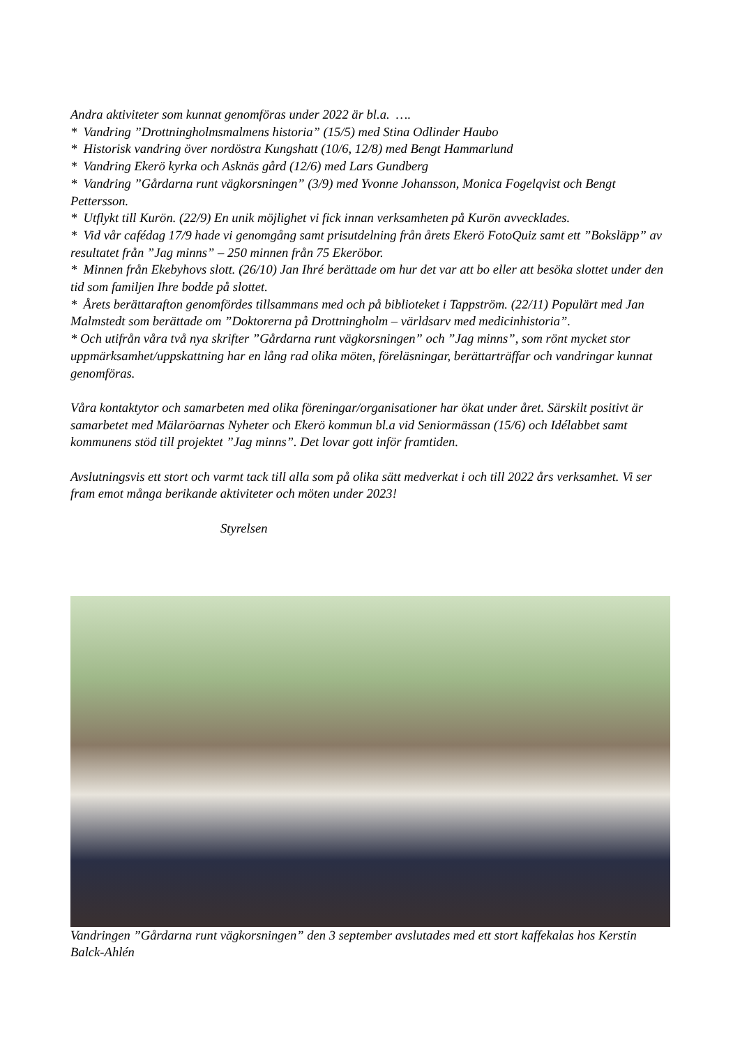Andra aktiviteter som kunnat genomföras under 2022 är bl.a. ….
* Vandring ”Drottningholmsmalmens historia” (15/5) med Stina Odlinder Haubo
* Historisk vandring över nordöstra Kungshatt (10/6, 12/8) med Bengt Hammarlund
* Vandring Ekerö kyrka och Asknäs gård (12/6) med Lars Gundberg
* Vandring ”Gårdarna runt vägkorsningen” (3/9) med Yvonne Johansson, Monica Fogelqvist och Bengt Pettersson.
* Utflykt till Kurön. (22/9) En unik möjlighet vi fick innan verksamheten på Kurön avvecklades.
* Vid vår cafédag 17/9 hade vi genomgång samt prisutdelning från årets Ekerö FotoQuiz samt ett ”Boksläpp” av resultatet från ”Jag minns” – 250 minnen från 75 Ekeröbor.
* Minnen från Ekebyhovs slott. (26/10) Jan Ihré berättade om hur det var att bo eller att besöka slottet under den tid som familjen Ihre bodde på slottet.
* Årets berättarafton genomfördes tillsammans med och på biblioteket i Tappström. (22/11) Populärt med Jan Malmstedt som berättade om ”Doktorerna på Drottningholm – världsarv med medicinhistoria”.
* Och utifrån våra två nya skrifter ”Gårdarna runt vägkorsningen” och ”Jag minns”, som rönt mycket stor uppmärksamhet/uppskattning har en lång rad olika möten, föreläsningar, berättarträffar och vandringar kunnat genomföras.
Våra kontaktytor och samarbeten med olika föreningar/organisationer har ökat under året. Särskilt positivt är samarbetet med Mälaröarnas Nyheter och Ekerö kommun bl.a vid Seniormässan (15/6) och Idélabbet samt kommunens stöd till projektet ”Jag minns”. Det lovar gott inför framtiden.
Avslutningsvis ett stort och varmt tack till alla som på olika sätt medverkat i och till 2022 års verksamhet. Vi ser fram emot många berikande aktiviteter och möten under 2023!
Styrelsen
Vandringen ”Gårdarna runt vägkorsningen” den 3 september avslutades med ett stort kaffekalas hos Kerstin Balck-Ahlén